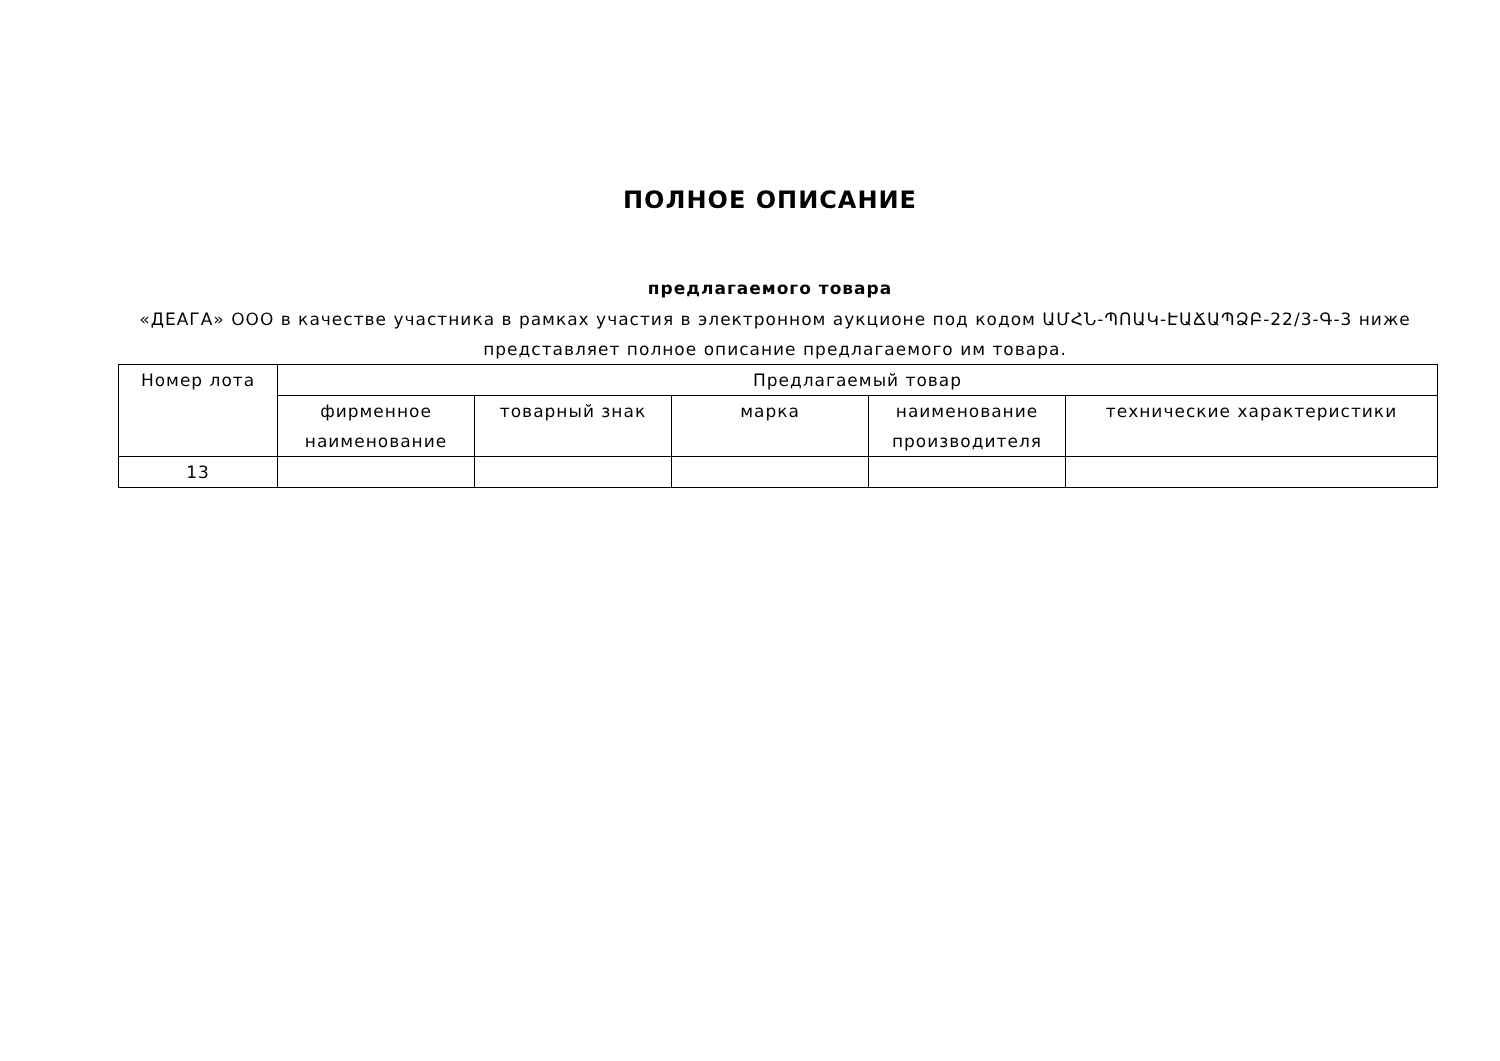ПОЛНОЕ ОПИСАНИЕ
предлагаемого товара
«ДЕАГА» ООО в качестве участника в рамках участия в электронном аукционе под кодом ԱՄՀՆ-ՊՈԱԿ-ԷԱՃԱՊՁԲ-22/3-Գ-3 ниже представляет полное описание предлагаемого им товара.
| Номер лота | Предлагаемый товар | | | | |
| --- | --- | --- | --- | --- | --- |
| | фирменное наименование | товарный знак | марка | наименование производителя | технические характеристики |
| 13 | | | | | |